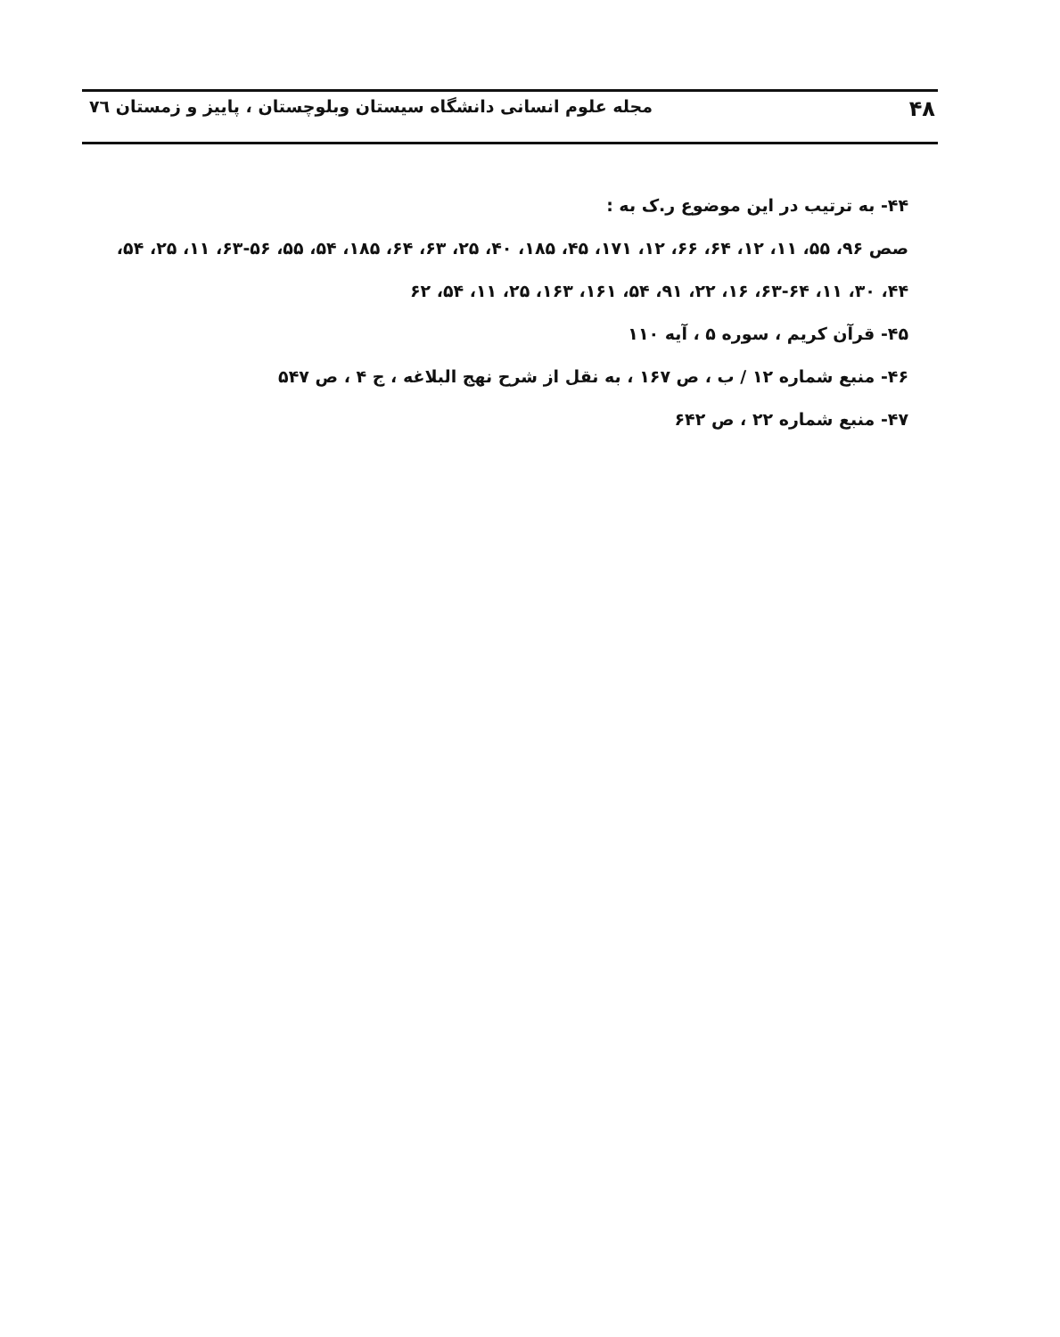۴۸ مجله علوم انسانی دانشگاه سیستان وبلوچستان ، پاییز و زمستان ٧٦
۴۴- به ترتیب در این موضوع ر.ک به :
صص ۹۶، ۵۵، ۱۱، ۱۲، ۶۴، ۶۶، ۱۲، ۱۷۱، ۴۵، ۱۸۵، ۴۰، ۲۵، ۶۳، ۶۴، ۱۸۵، ۵۴، ۵۵، ۵۶-۶۳، ۱۱، ۲۵، ۵۴، ۴۴، ۳۰، ۱۱، ۶۴-۶۳، ۱۶، ۲۲، ۹۱، ۵۴، ۱۶۱، ۱۶۳، ۲۵، ۱۱، ۵۴، ۶۲
۴۵- قرآن کریم ، سوره ۵ ، آیه ۱۱۰
۴۶- منبع شماره ۱۲ / ب ، ص ۱۶۷ ، به نقل از شرح نهج البلاغه ، ج ۴ ، ص ۵۴۷
۴۷- منبع شماره ۲۲ ، ص ۶۴۲